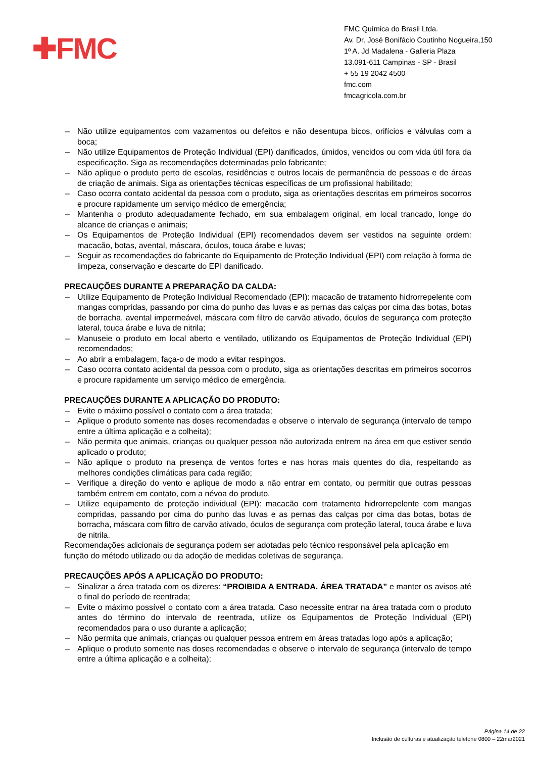✚FMC
FMC Química do Brasil Ltda.
Av. Dr. José Bonifácio Coutinho Nogueira,150
1º A. Jd Madalena - Galleria Plaza
13.091-611 Campinas - SP - Brasil
+ 55 19 2042 4500
fmc.com
fmcagricola.com.br
– Não utilize equipamentos com vazamentos ou defeitos e não desentupa bicos, orifícios e válvulas com a boca;
– Não utilize Equipamentos de Proteção Individual (EPI) danificados, úmidos, vencidos ou com vida útil fora da especificação. Siga as recomendações determinadas pelo fabricante;
– Não aplique o produto perto de escolas, residências e outros locais de permanência de pessoas e de áreas de criação de animais. Siga as orientações técnicas específicas de um profissional habilitado;
– Caso ocorra contato acidental da pessoa com o produto, siga as orientações descritas em primeiros socorros e procure rapidamente um serviço médico de emergência;
– Mantenha o produto adequadamente fechado, em sua embalagem original, em local trancado, longe do alcance de crianças e animais;
– Os Equipamentos de Proteção Individual (EPI) recomendados devem ser vestidos na seguinte ordem: macacão, botas, avental, máscara, óculos, touca árabe e luvas;
– Seguir as recomendações do fabricante do Equipamento de Proteção Individual (EPI) com relação à forma de limpeza, conservação e descarte do EPI danificado.
PRECAUÇÕES DURANTE A PREPARAÇÃO DA CALDA:
– Utilize Equipamento de Proteção Individual Recomendado (EPI): macacão de tratamento hidrorrepelente com mangas compridas, passando por cima do punho das luvas e as pernas das calças por cima das botas, botas de borracha, avental impermeável, máscara com filtro de carvão ativado, óculos de segurança com proteção lateral, touca árabe e luva de nitrila;
– Manuseie o produto em local aberto e ventilado, utilizando os Equipamentos de Proteção Individual (EPI) recomendados;
– Ao abrir a embalagem, faça-o de modo a evitar respingos.
– Caso ocorra contato acidental da pessoa com o produto, siga as orientações descritas em primeiros socorros e procure rapidamente um serviço médico de emergência.
PRECAUÇÕES DURANTE A APLICAÇÃO DO PRODUTO:
– Evite o máximo possível o contato com a área tratada;
– Aplique o produto somente nas doses recomendadas e observe o intervalo de segurança (intervalo de tempo entre a última aplicação e a colheita);
– Não permita que animais, crianças ou qualquer pessoa não autorizada entrem na área em que estiver sendo aplicado o produto;
– Não aplique o produto na presença de ventos fortes e nas horas mais quentes do dia, respeitando as melhores condições climáticas para cada região;
– Verifique a direção do vento e aplique de modo a não entrar em contato, ou permitir que outras pessoas também entrem em contato, com a névoa do produto.
– Utilize equipamento de proteção individual (EPI): macacão com tratamento hidrorrepelente com mangas compridas, passando por cima do punho das luvas e as pernas das calças por cima das botas, botas de borracha, máscara com filtro de carvão ativado, óculos de segurança com proteção lateral, touca árabe e luva de nitrila.
Recomendações adicionais de segurança podem ser adotadas pelo técnico responsável pela aplicação em função do método utilizado ou da adoção de medidas coletivas de segurança.
PRECAUÇÕES APÓS A APLICAÇÃO DO PRODUTO:
– Sinalizar a área tratada com os dizeres: “PROIBIDA A ENTRADA. ÁREA TRATADA” e manter os avisos até o final do período de reentrada;
– Evite o máximo possível o contato com a área tratada. Caso necessite entrar na área tratada com o produto antes do término do intervalo de reentrada, utilize os Equipamentos de Proteção Individual (EPI) recomendados para o uso durante a aplicação;
– Não permita que animais, crianças ou qualquer pessoa entrem em áreas tratadas logo após a aplicação;
– Aplique o produto somente nas doses recomendadas e observe o intervalo de segurança (intervalo de tempo entre a última aplicação e a colheita);
Página 14 de 22
Inclusão de culturas e atualização telefone 0800 – 22mar2021